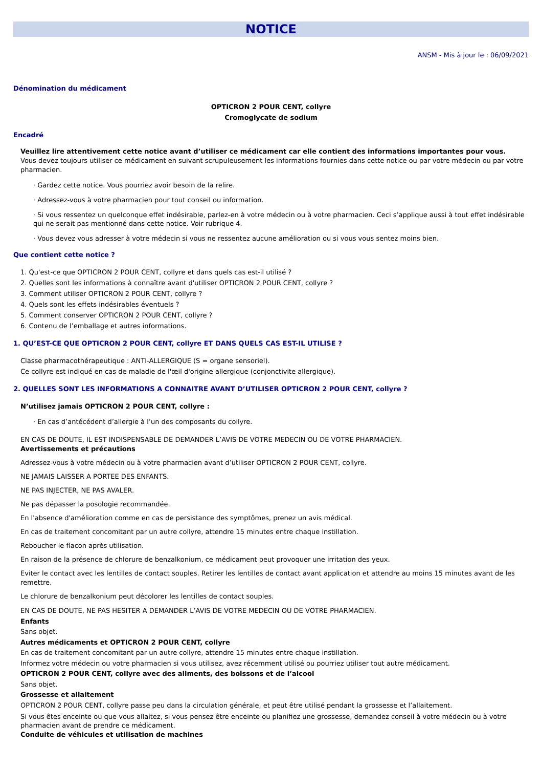NOTICE
ANSM - Mis à jour le : 06/09/2021
Dénomination du médicament
OPTICRON 2 POUR CENT, collyre
Cromoglycate de sodium
Encadré
Veuillez lire attentivement cette notice avant d’utiliser ce médicament car elle contient des informations importantes pour vous.
Vous devez toujours utiliser ce médicament en suivant scrupuleusement les informations fournies dans cette notice ou par votre médecin ou par votre pharmacien.
· Gardez cette notice. Vous pourriez avoir besoin de la relire.
· Adressez-vous à votre pharmacien pour tout conseil ou information.
· Si vous ressentez un quelconque effet indésirable, parlez-en à votre médecin ou à votre pharmacien. Ceci s’applique aussi à tout effet indésirable qui ne serait pas mentionné dans cette notice. Voir rubrique 4.
· Vous devez vous adresser à votre médecin si vous ne ressentez aucune amélioration ou si vous vous sentez moins bien.
Que contient cette notice ?
1. Qu'est-ce que OPTICRON 2 POUR CENT, collyre et dans quels cas est-il utilisé ?
2. Quelles sont les informations à connaître avant d'utiliser OPTICRON 2 POUR CENT, collyre ?
3. Comment utiliser OPTICRON 2 POUR CENT, collyre ?
4. Quels sont les effets indésirables éventuels ?
5. Comment conserver OPTICRON 2 POUR CENT, collyre ?
6. Contenu de l’emballage et autres informations.
1. QU’EST-CE QUE OPTICRON 2 POUR CENT, collyre ET DANS QUELS CAS EST-IL UTILISE ?
Classe pharmacothérapeutique : ANTI-ALLERGIQUE (S = organe sensoriel).
Ce collyre est indiqué en cas de maladie de l'œil d'origine allergique (conjonctivite allergique).
2. QUELLES SONT LES INFORMATIONS A CONNAITRE AVANT D’UTILISER OPTICRON 2 POUR CENT, collyre ?
N’utilisez jamais OPTICRON 2 POUR CENT, collyre :
· En cas d’antécédent d’allergie à l’un des composants du collyre.
EN CAS DE DOUTE, IL EST INDISPENSABLE DE DEMANDER L’AVIS DE VOTRE MEDECIN OU DE VOTRE PHARMACIEN.
Avertissements et précautions
Adressez-vous à votre médecin ou à votre pharmacien avant d’utiliser OPTICRON 2 POUR CENT, collyre.
NE JAMAIS LAISSER A PORTEE DES ENFANTS.
NE PAS INJECTER, NE PAS AVALER.
Ne pas dépasser la posologie recommandée.
En l'absence d'amélioration comme en cas de persistance des symptômes, prenez un avis médical.
En cas de traitement concomitant par un autre collyre, attendre 15 minutes entre chaque instillation.
Reboucher le flacon après utilisation.
En raison de la présence de chlorure de benzalkonium, ce médicament peut provoquer une irritation des yeux.
Eviter le contact avec les lentilles de contact souples. Retirer les lentilles de contact avant application et attendre au moins 15 minutes avant de les remettre.
Le chlorure de benzalkonium peut décolorer les lentilles de contact souples.
EN CAS DE DOUTE, NE PAS HESITER A DEMANDER L’AVIS DE VOTRE MEDECIN OU DE VOTRE PHARMACIEN.
Enfants
Sans objet.
Autres médicaments et OPTICRON 2 POUR CENT, collyre
En cas de traitement concomitant par un autre collyre, attendre 15 minutes entre chaque instillation.
Informez votre médecin ou votre pharmacien si vous utilisez, avez récemment utilisé ou pourriez utiliser tout autre médicament.
OPTICRON 2 POUR CENT, collyre avec des aliments, des boissons et de l’alcool
Sans objet.
Grossesse et allaitement
OPTICRON 2 POUR CENT, collyre passe peu dans la circulation générale, et peut être utilisé pendant la grossesse et l’allaitement.
Si vous êtes enceinte ou que vous allaitez, si vous pensez être enceinte ou planifiez une grossesse, demandez conseil à votre médecin ou à votre pharmacien avant de prendre ce médicament.
Conduite de véhicules et utilisation de machines